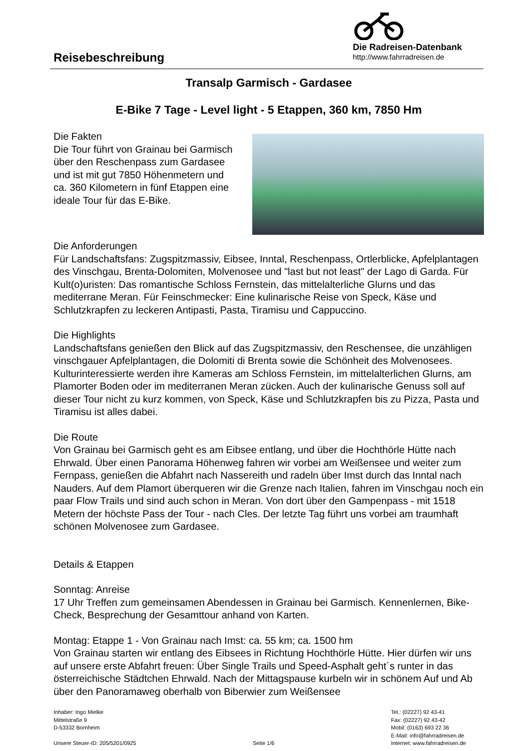Die Radreisen-Datenbank
http://www.fahrradreisen.de
Reisebeschreibung
Transalp Garmisch - Gardasee
E-Bike 7 Tage - Level light - 5 Etappen, 360 km, 7850 Hm
Die Fakten
Die Tour führt von Grainau bei Garmisch über den Reschenpass zum Gardasee und ist mit gut 7850 Höhenmetern und ca. 360 Kilometern in fünf Etappen eine ideale Tour für das E-Bike.
Die Anforderungen
Für Landschaftsfans: Zugspitzmassiv, Eibsee, Inntal, Reschenpass, Ortlerblicke, Apfelplantagen des Vinschgau, Brenta-Dolomiten, Molvenosee und "last but not least" der Lago di Garda. Für Kult(o)uristen: Das romantische Schloss Fernstein, das mittelalterliche Glurns und das mediterrane Meran. Für Feinschmecker: Eine kulinarische Reise von Speck, Käse und Schlutzkrapfen zu leckeren Antipasti, Pasta, Tiramisu und Cappuccino.
Die Highlights
Landschaftsfans genießen den Blick auf das Zugspitzmassiv, den Reschensee, die unzähligen vinschgauer Apfelplantagen, die Dolomiti di Brenta sowie die Schönheit des Molvenosees. Kulturinteressierte werden ihre Kameras am Schloss Fernstein, im mittelalterlichen Glurns, am Plamorter Boden oder im mediterranen Meran zücken. Auch der kulinarische Genuss soll auf dieser Tour nicht zu kurz kommen, von Speck, Käse und Schlutzkrapfen bis zu Pizza, Pasta und Tiramisu ist alles dabei.
Die Route
Von Grainau bei Garmisch geht es am Eibsee entlang, und über die Hochthörle Hütte nach Ehrwald. Über einen Panorama Höhenweg fahren wir vorbei am Weißensee und weiter zum Fernpass, genießen die Abfahrt nach Nassereith und radeln über Imst durch das Inntal nach Nauders. Auf dem Plamort überqueren wir die Grenze nach Italien, fahren im Vinschgau noch ein paar Flow Trails und sind auch schon in Meran. Von dort über den Gampenpass - mit 1518 Metern der höchste Pass der Tour - nach Cles. Der letzte Tag führt uns vorbei am traumhaft schönen Molvenosee zum Gardasee.
Details & Etappen
Sonntag: Anreise
17 Uhr Treffen zum gemeinsamen Abendessen in Grainau bei Garmisch. Kennenlernen, Bike-Check, Besprechung der Gesamttour anhand von Karten.
Montag: Etappe 1 - Von Grainau nach Imst: ca. 55 km; ca. 1500 hm
Von Grainau starten wir entlang des Eibsees in Richtung Hochthörle Hütte. Hier dürfen wir uns auf unsere erste Abfahrt freuen: Über Single Trails und Speed-Asphalt geht´s runter in das österreichische Städtchen Ehrwald. Nach der Mittagspause kurbeln wir in schönem Auf und Ab über den Panoramaweg oberhalb von Biberwier zum Weißensee
Inhaber: Ingo Mielke
Mittelstraße 9
D-53332 Bornheim
Unsere Steuer-ID: 205/5201/0925
Seite 1/6 Tel.: (02227) 92 43-41
Fax: (02227) 92 43-42
Mobil: (0163) 693 22 36
E-Mail: info@fahrradreisen.de
Internet: www.fahrradreisen.de